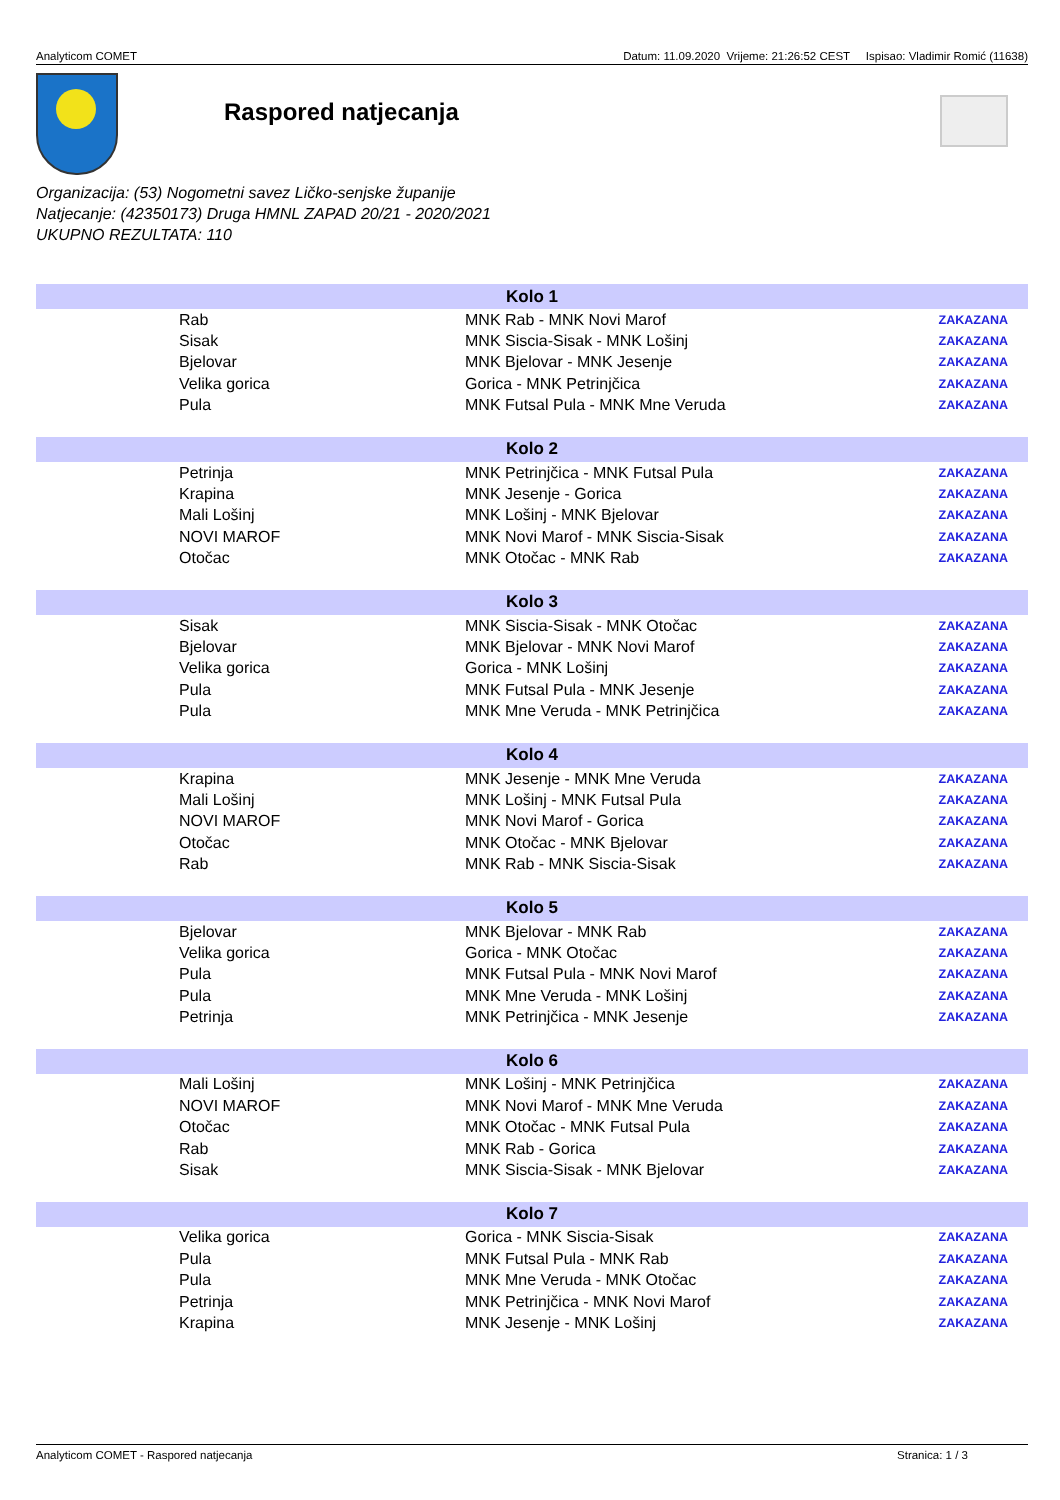Analyticom COMET Datum: 11.09.2020 Vrijeme: 21:26:52 CEST Ispisao: Vladimir Romić (11638)
Raspored natjecanja
Organizacija: (53) Nogometni savez Ličko-senjske županije
Natjecanje: (42350173) Druga HMNL ZAPAD 20/21 - 2020/2021
UKUPNO REZULTATA: 110
| Kolo 1 | | | |
| --- | --- | --- | --- |
| | Rab | MNK Rab - MNK Novi Marof | ZAKAZANA |
| | Sisak | MNK Siscia-Sisak - MNK Lošinj | ZAKAZANA |
| | Bjelovar | MNK Bjelovar - MNK Jesenje | ZAKAZANA |
| | Velika gorica | Gorica - MNK Petrinjčica | ZAKAZANA |
| | Pula | MNK Futsal Pula - MNK Mne Veruda | ZAKAZANA |
| Kolo 2 | | | |
| | Petrinja | MNK Petrinjčica - MNK Futsal Pula | ZAKAZANA |
| | Krapina | MNK Jesenje - Gorica | ZAKAZANA |
| | Mali Lošinj | MNK Lošinj - MNK Bjelovar | ZAKAZANA |
| | NOVI MAROF | MNK Novi Marof - MNK Siscia-Sisak | ZAKAZANA |
| | Otočac | MNK Otočac - MNK Rab | ZAKAZANA |
| Kolo 3 | | | |
| | Sisak | MNK Siscia-Sisak - MNK Otočac | ZAKAZANA |
| | Bjelovar | MNK Bjelovar - MNK Novi Marof | ZAKAZANA |
| | Velika gorica | Gorica - MNK Lošinj | ZAKAZANA |
| | Pula | MNK Futsal Pula - MNK Jesenje | ZAKAZANA |
| | Pula | MNK Mne Veruda - MNK Petrinjčica | ZAKAZANA |
| Kolo 4 | | | |
| | Krapina | MNK Jesenje - MNK Mne Veruda | ZAKAZANA |
| | Mali Lošinj | MNK Lošinj - MNK Futsal Pula | ZAKAZANA |
| | NOVI MAROF | MNK Novi Marof - Gorica | ZAKAZANA |
| | Otočac | MNK Otočac - MNK Bjelovar | ZAKAZANA |
| | Rab | MNK Rab - MNK Siscia-Sisak | ZAKAZANA |
| Kolo 5 | | | |
| | Bjelovar | MNK Bjelovar - MNK Rab | ZAKAZANA |
| | Velika gorica | Gorica - MNK Otočac | ZAKAZANA |
| | Pula | MNK Futsal Pula - MNK Novi Marof | ZAKAZANA |
| | Pula | MNK Mne Veruda - MNK Lošinj | ZAKAZANA |
| | Petrinja | MNK Petrinjčica - MNK Jesenje | ZAKAZANA |
| Kolo 6 | | | |
| | Mali Lošinj | MNK Lošinj - MNK Petrinjčica | ZAKAZANA |
| | NOVI MAROF | MNK Novi Marof - MNK Mne Veruda | ZAKAZANA |
| | Otočac | MNK Otočac - MNK Futsal Pula | ZAKAZANA |
| | Rab | MNK Rab - Gorica | ZAKAZANA |
| | Sisak | MNK Siscia-Sisak - MNK Bjelovar | ZAKAZANA |
| Kolo 7 | | | |
| | Velika gorica | Gorica - MNK Siscia-Sisak | ZAKAZANA |
| | Pula | MNK Futsal Pula - MNK Rab | ZAKAZANA |
| | Pula | MNK Mne Veruda - MNK Otočac | ZAKAZANA |
| | Petrinja | MNK Petrinjčica - MNK Novi Marof | ZAKAZANA |
| | Krapina | MNK Jesenje - MNK Lošinj | ZAKAZANA |
Analyticom COMET - Raspored natjecanja Stranica: 1 / 3